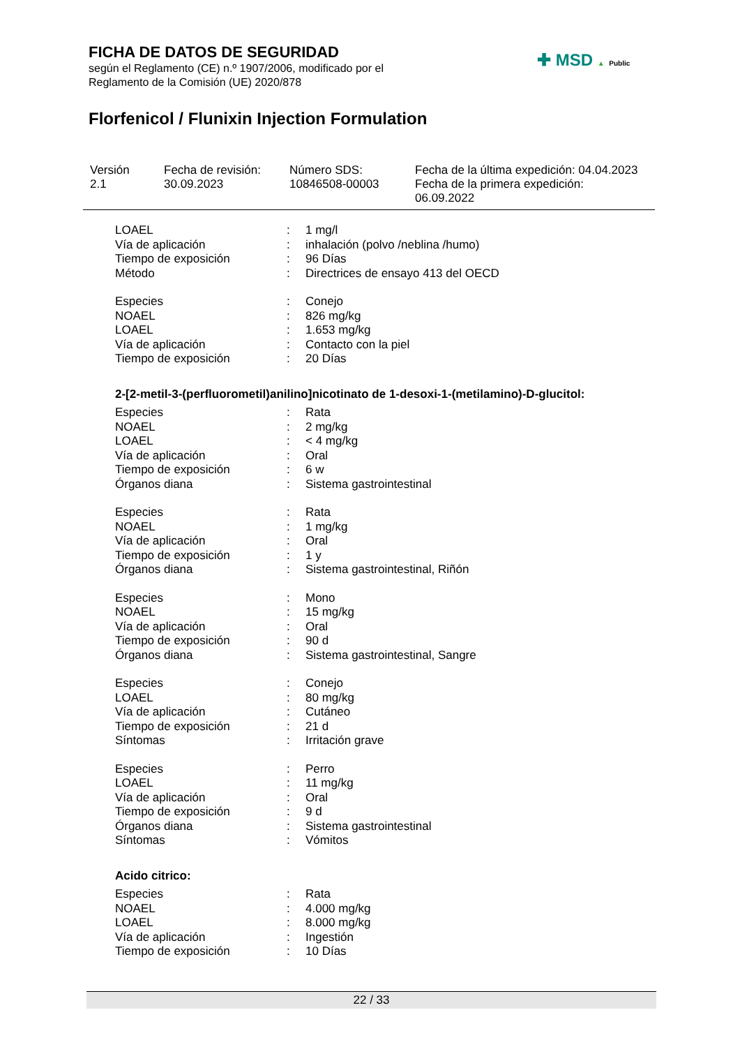FICHA DE DATOS DE SEGURIDAD
según el Reglamento (CE) n.º 1907/2006, modificado por el
Reglamento de la Comisión (UE) 2020/878
Florfenicol / Flunixin Injection Formulation
✚ MSD ▲ Public
| Versión 2.1 | Fecha de revisión: 30.09.2023 | Número SDS: 10846508-00003 | Fecha de la última expedición: 04.04.2023 Fecha de la primera expedición: 06.09.2022 |
| LOAEL | : | 1 mg/l |
| Vía de aplicación | : | inhalación (polvo /neblina /humo) |
| Tiempo de exposición | : | 96 Días |
| Método | : | Directrices de ensayo 413 del OECD |
| Especies | : | Conejo |
| NOAEL | : | 826 mg/kg |
| LOAEL | : | 1.653 mg/kg |
| Vía de aplicación | : | Contacto con la piel |
| Tiempo de exposición | : | 20 Días |
2-[2-metil-3-(perfluorometil)anilino]nicotinato de 1-desoxi-1-(metilamino)-D-glucitol:
| Especies | : | Rata |
| NOAEL | : | 2 mg/kg |
| LOAEL | : | < 4 mg/kg |
| Vía de aplicación | : | Oral |
| Tiempo de exposición | : | 6 w |
| Órganos diana | : | Sistema gastrointestinal |
| Especies | : | Rata |
| NOAEL | : | 1 mg/kg |
| Vía de aplicación | : | Oral |
| Tiempo de exposición | : | 1 y |
| Órganos diana | : | Sistema gastrointestinal, Riñón |
| Especies | : | Mono |
| NOAEL | : | 15 mg/kg |
| Vía de aplicación | : | Oral |
| Tiempo de exposición | : | 90 d |
| Órganos diana | : | Sistema gastrointestinal, Sangre |
| Especies | : | Conejo |
| LOAEL | : | 80 mg/kg |
| Vía de aplicación | : | Cutáneo |
| Tiempo de exposición | : | 21 d |
| Síntomas | : | Irritación grave |
| Especies | : | Perro |
| LOAEL | : | 11 mg/kg |
| Vía de aplicación | : | Oral |
| Tiempo de exposición | : | 9 d |
| Órganos diana | : | Sistema gastrointestinal |
| Síntomas | : | Vómitos |
Acido citrico:
| Especies | : | Rata |
| NOAEL | : | 4.000 mg/kg |
| LOAEL | : | 8.000 mg/kg |
| Vía de aplicación | : | Ingestión |
| Tiempo de exposición | : | 10 Días |
22 / 33